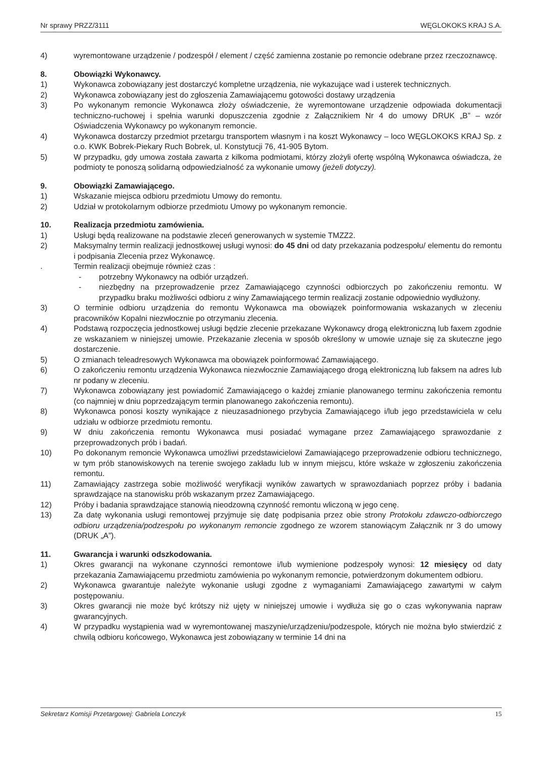Nr sprawy PRZZ/3111 WĘGLOKOKS KRAJ S.A.
4) wyremontowane urządzenie / podzespół / element / część zamienna zostanie po remoncie odebrane przez rzeczoznawcę.
8. Obowiązki Wykonawcy.
1) Wykonawca zobowiązany jest dostarczyć kompletne urządzenia, nie wykazujące wad i usterek technicznych.
2) Wykonawca zobowiązany jest do zgłoszenia Zamawiającemu gotowości dostawy urządzenia
3) Po wykonanym remoncie Wykonawca złoży oświadczenie, że wyremontowane urządzenie odpowiada dokumentacji techniczno-ruchowej i spełnia warunki dopuszczenia zgodnie z Załącznikiem Nr 4 do umowy DRUK „B” – wzór Oświadczenia Wykonawcy po wykonanym remoncie.
4) Wykonawca dostarczy przedmiot przetargu transportem własnym i na koszt Wykonawcy – loco WĘGLOKOKS KRAJ Sp. z o.o. KWK Bobrek-Piekary Ruch Bobrek, ul. Konstytucji 76, 41-905 Bytom.
5) W przypadku, gdy umowa została zawarta z kilkoma podmiotami, którzy złożyli ofertę wspólną Wykonawca oświadcza, że podmioty te ponoszą solidarną odpowiedzialność za wykonanie umowy (jeżeli dotyczy).
9. Obowiązki Zamawiającego.
1) Wskazanie miejsca odbioru przedmiotu Umowy do remontu.
2) Udział w protokolarnym odbiorze przedmiotu Umowy po wykonanym remoncie.
10. Realizacja przedmiotu zamówienia.
1) Usługi będą realizowane na podstawie zleceń generowanych w systemie TMZZ2.
2) Maksymalny termin realizacji jednostkowej usługi wynosi: do 45 dni od daty przekazania podzespołu/ elementu do remontu i podpisania Zlecenia przez Wykonawcę.
. Termin realizacji obejmuje również czas :
- potrzebny Wykonawcy na odbiór urządzeń.
- niezbędny na przeprowadzenie przez Zamawiającego czynności odbiorczych po zakończeniu remontu. W przypadku braku możliwości odbioru z winy Zamawiającego termin realizacji zostanie odpowiednio wydłużony.
3) O terminie odbioru urządzenia do remontu Wykonawca ma obowiązek poinformowania wskazanych w zleceniu pracowników Kopalni niezwłocznie po otrzymaniu zlecenia.
4) Podstawą rozpoczęcia jednostkowej usługi będzie zlecenie przekazane Wykonawcy drogą elektroniczną lub faxem zgodnie ze wskazaniem w niniejszej umowie. Przekazanie zlecenia w sposób określony w umowie uznaje się za skuteczne jego dostarczenie.
5) O zmianach teleadresowych Wykonawca ma obowiązek poinformować Zamawiającego.
6) O zakończeniu remontu urządzenia Wykonawca niezwłocznie Zamawiającego drogą elektroniczną lub faksem na adres lub nr podany w zleceniu.
7) Wykonawca zobowiązany jest powiadomić Zamawiającego o każdej zmianie planowanego terminu zakończenia remontu (co najmniej w dniu poprzedzającym termin planowanego zakończenia remontu).
8) Wykonawca ponosi koszty wynikające z nieuzasadnionego przybycia Zamawiającego i/lub jego przedstawiciela w celu udziału w odbiorze przedmiotu remontu.
9) W dniu zakończenia remontu Wykonawca musi posiadać wymagane przez Zamawiającego sprawozdanie z przeprowadzonych prób i badań.
10) Po dokonanym remoncie Wykonawca umożliwi przedstawicielowi Zamawiającego przeprowadzenie odbioru technicznego, w tym prób stanowiskowych na terenie swojego zakładu lub w innym miejscu, które wskaże w zgłoszeniu zakończenia remontu.
11) Zamawiający zastrzega sobie możliwość weryfikacji wyników zawartych w sprawozdaniach poprzez próby i badania sprawdzające na stanowisku prób wskazanym przez Zamawiającego.
12) Próby i badania sprawdzające stanowią nieodzowną czynność remontu wliczoną w jego cenę.
13) Za datę wykonania usługi remontowej przyjmuje się datę podpisania przez obie strony Protokołu zdawczo-odbiorczego odbioru urządzenia/podzespołu po wykonanym remoncie zgodnego ze wzorem stanowiącym Załącznik nr 3 do umowy (DRUK „A”).
11. Gwarancja i warunki odszkodowania.
1) Okres gwarancji na wykonane czynności remontowe i/lub wymienione podzespoły wynosi: 12 miesięcy od daty przekazania Zamawiającemu przedmiotu zamówienia po wykonanym remoncie, potwierdzonym dokumentem odbioru.
2) Wykonawca gwarantuje należyte wykonanie usługi zgodne z wymaganiami Zamawiającego zawartymi w całym postępowaniu.
3) Okres gwarancji nie może być krótszy niż ujęty w niniejszej umowie i wydłuża się go o czas wykonywania napraw gwarancyjnych.
4) W przypadku wystąpienia wad w wyremontowanej maszynie/urządzeniu/podzespole, których nie można było stwierdzić z chwilą odbioru końcowego, Wykonawca jest zobowiązany w terminie 14 dni na
Sekretarz Komisji Przetargowej: Gabriela Lonczyk 15